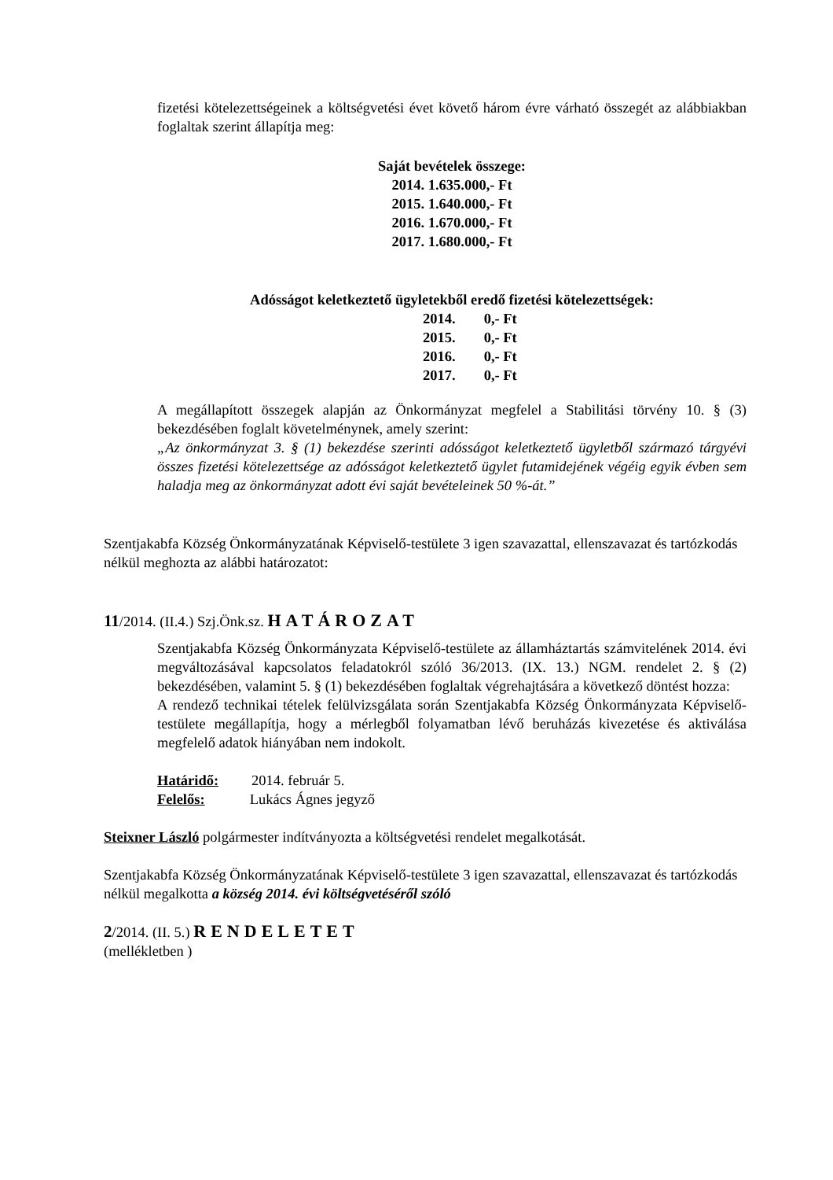fizetési kötelezettségeinek a költségvetési évet követő három évre várható összegét az alábbiakban foglaltak szerint állapítja meg:
Saját bevételek összege:
2014. 1.635.000,- Ft
2015. 1.640.000,- Ft
2016. 1.670.000,- Ft
2017. 1.680.000,- Ft
Adósságot keletkeztető ügyletekből eredő fizetési kötelezettségek:
| 2014. | 0,- Ft |
| 2015. | 0,- Ft |
| 2016. | 0,- Ft |
| 2017. | 0,- Ft |
A megállapított összegek alapján az Önkormányzat megfelel a Stabilitási törvény 10. § (3) bekezdésében foglalt követelménynek, amely szerint:
„Az önkormányzat 3. § (1) bekezdése szerinti adósságot keletkeztető ügyletből származó tárgyévi összes fizetési kötelezettsége az adósságot keletkeztető ügylet futamidejének végéig egyik évben sem haladja meg az önkormányzat adott évi saját bevételeinek 50 %-át.”
Szentjakabfa Község Önkormányzatának Képviselő-testülete 3 igen szavazattal, ellenszavazat és tartózkodás nélkül meghozta az alábbi határozatot:
11/2014. (II.4.) Szj.Önk.sz. HATÁROZAT
Szentjakabfa Község Önkormányzata Képviselő-testülete az államháztartás számvitelének 2014. évi megváltozásával kapcsolatos feladatokról szóló 36/2013. (IX. 13.) NGM. rendelet 2. § (2) bekezdésében, valamint 5. § (1) bekezdésében foglaltak végrehajtására a következő döntést hozza:
A rendező technikai tételek felülvizsgálata során Szentjakabfa Község Önkormányzata Képviselő-testülete megállapítja, hogy a mérlegből folyamatban lévő beruházás kivezetése és aktiválása megfelelő adatok hiányában nem indokolt.
Határidő: 2014. február 5.
Felelős: Lukács Ágnes jegyző
Steixner László polgármester indítványozta a költségvetési rendelet megalkotását.
Szentjakabfa Község Önkormányzatának Képviselő-testülete 3 igen szavazattal, ellenszavazat és tartózkodás nélkül megalkotta a község 2014. évi költségvetéséről szóló
2/2014. (II. 5.) RENDELETET
(mellékletben )